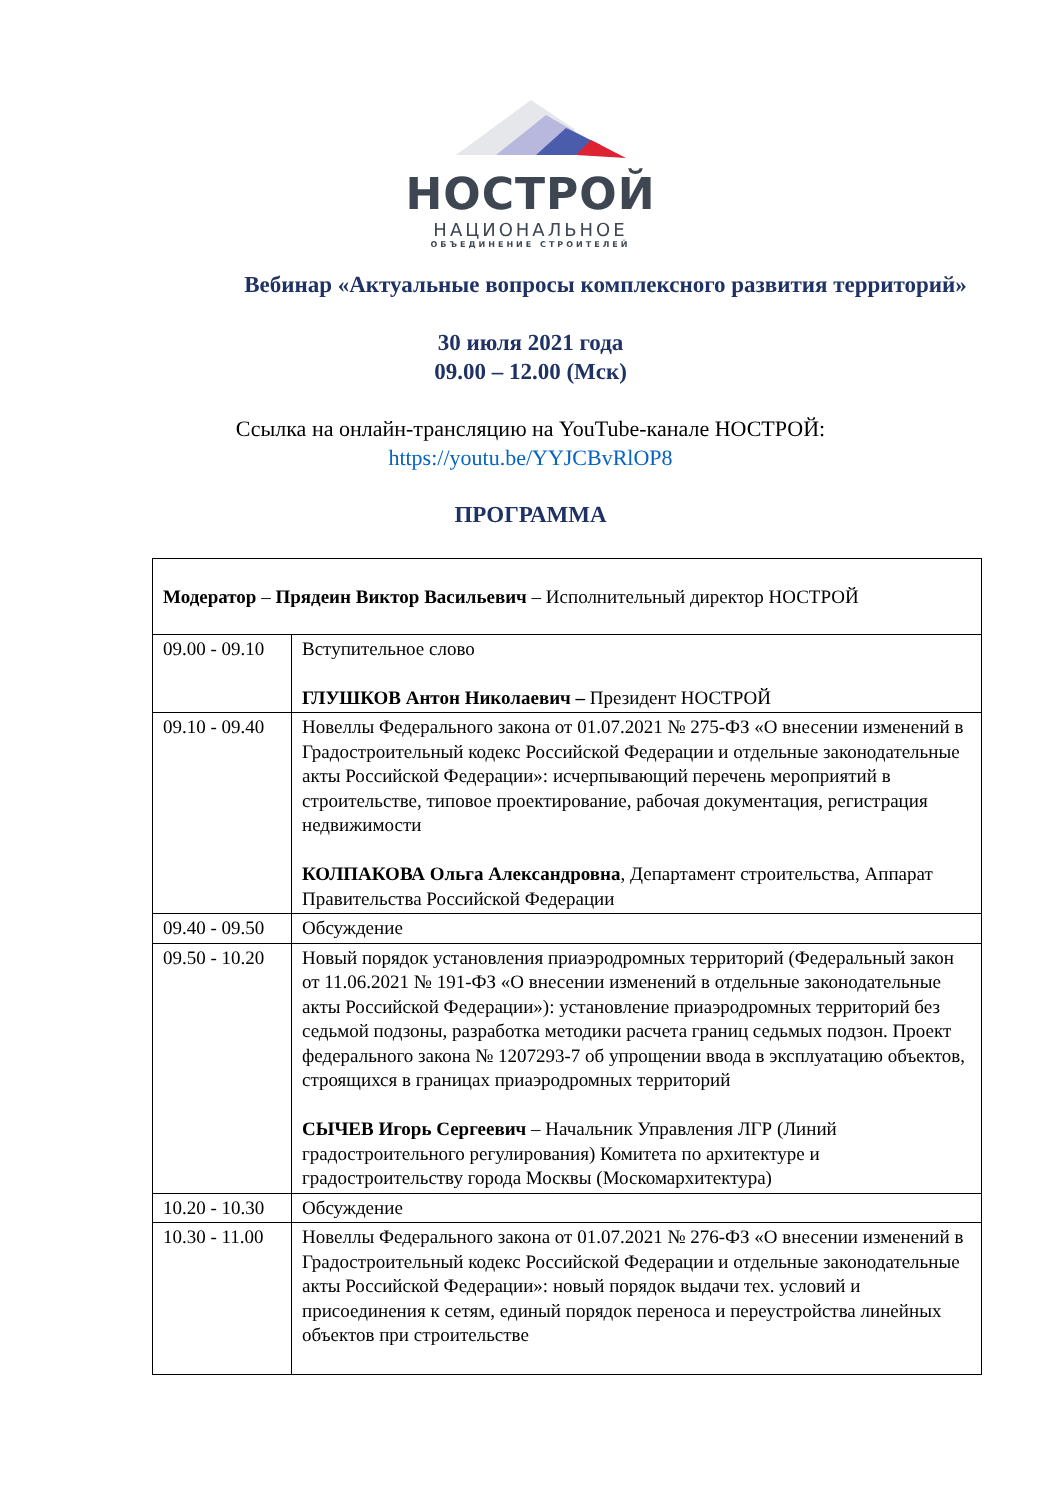НОСТРОЙ
НАЦИОНАЛЬНОЕ
ОБЪЕДИНЕНИЕ СТРОИТЕЛЕЙ
Вебинар «Актуальные вопросы комплексного развития территорий»
30 июля 2021 года
09.00 – 12.00 (Мск)
Ссылка на онлайн-трансляцию на YouTube-канале НОСТРОЙ:
https://youtu.be/YYJCBvRlOP8
ПРОГРАММА
| Модератор – Прядеин Виктор Васильевич – Исполнительный директор НОСТРОЙ | |
| 09.00 - 09.10 | Вступительное слово ГЛУШКОВ Антон Николаевич – Президент НОСТРОЙ |
| 09.10 - 09.40 | Новеллы Федерального закона от 01.07.2021 № 275-ФЗ «О внесении изменений в Градостроительный кодекс Российской Федерации и отдельные законодательные акты Российской Федерации»: исчерпывающий перечень мероприятий в строительстве, типовое проектирование, рабочая документация, регистрация недвижимости КОЛПАКОВА Ольга Александровна , Департамент строительства, Аппарат Правительства Российской Федерации |
| 09.40 - 09.50 | Обсуждение |
| 09.50 - 10.20 | Новый порядок установления приаэродромных территорий (Федеральный закон от 11.06.2021 № 191-ФЗ «О внесении изменений в отдельные законодательные акты Российской Федерации»): установление приаэродромных территорий без седьмой подзоны, разработка методики расчета границ седьмых подзон. Проект федерального закона № 1207293-7 об упрощении ввода в эксплуатацию объектов, строящихся в границах приаэродромных территорий СЫЧЕВ Игорь Сергеевич – Начальник Управления ЛГР (Линий градостроительного регулирования) Комитета по архитектуре и градостроительству города Москвы (Москомархитектура) |
| 10.20 - 10.30 | Обсуждение |
| 10.30 - 11.00 | Новеллы Федерального закона от 01.07.2021 № 276-ФЗ «О внесении изменений в Градостроительный кодекс Российской Федерации и отдельные законодательные акты Российской Федерации»: новый порядок выдачи тех. условий и присоединения к сетям, единый порядок переноса и переустройства линейных объектов при строительстве |